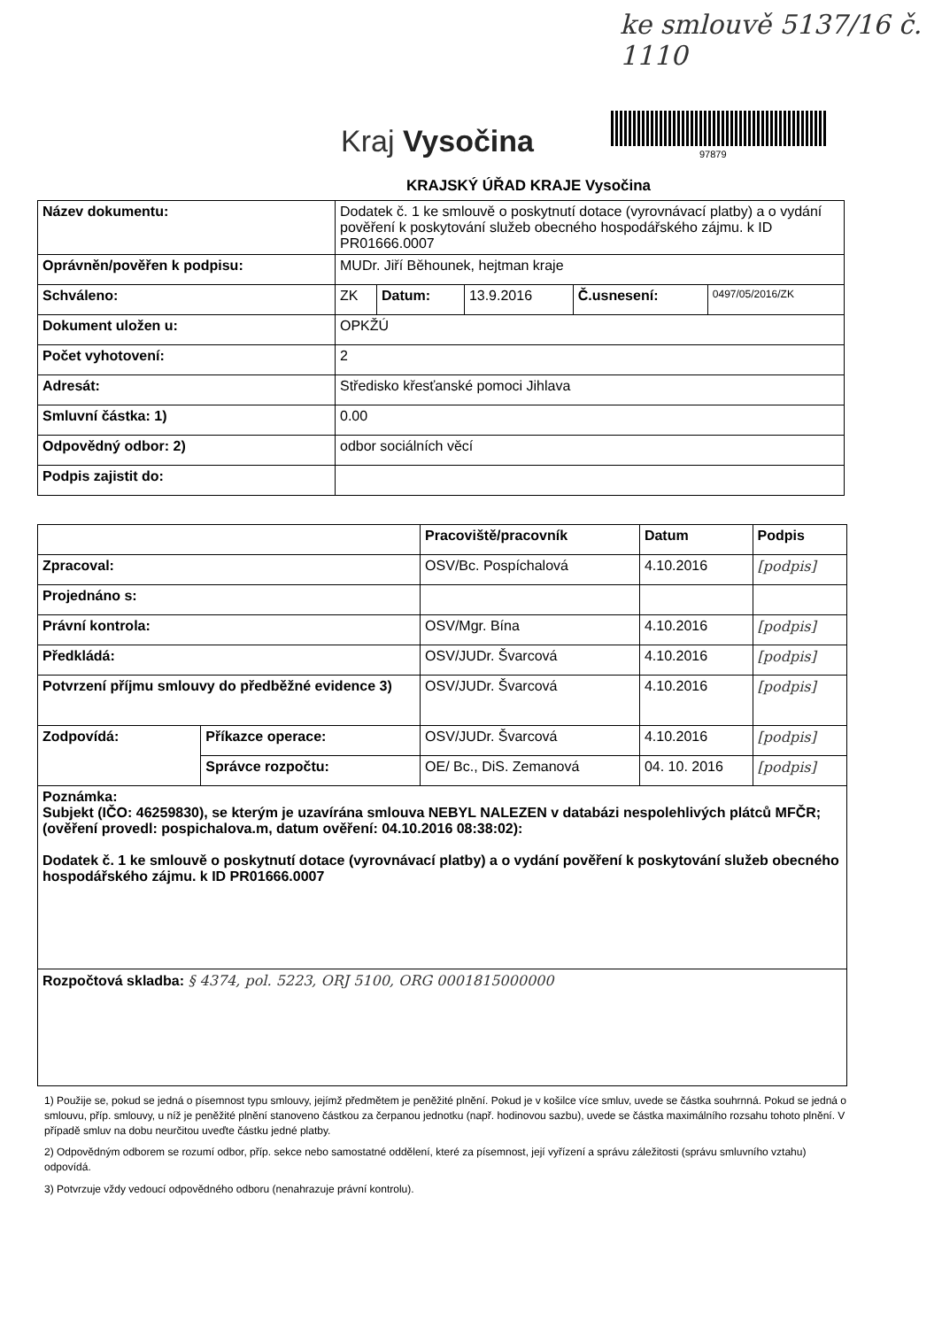ke smlouvě 5137/16 č. 1110
Kraj Vysočina 97879
KRAJSKÝ ÚŘAD KRAJE Vysočina
| Název dokumentu: | Dodatek č. 1 ke smlouvě o poskytnutí dotace (vyrovnávací platby) a o vydání pověření k poskytování služeb obecného hospodářského zájmu. k ID PR01666.0007 | | | | |
| Oprávněn/pověřen k podpisu: | MUDr. Jiří Běhounek, hejtman kraje | | | | |
| Schváleno: | ZK | Datum: | 13.9.2016 | Č.usnesení: | 0497/05/2016/ZK |
| Dokument uložen u: | OPKŽÚ | | | | |
| Počet vyhotovení: | 2 | | | | |
| Adresát: | Středisko křesťanské pomoci Jihlava | | | | |
| Smluvní částka: 1) | 0.00 | | | | |
| Odpovědný odbor: 2) | odbor sociálních věcí | | | | |
| Podpis zajistit do: | | | | | |
| | | Pracoviště/pracovník | Datum | Podpis |
| --- | --- | --- | --- | --- |
| Zpracoval: | | OSV/Bc. Pospíchalová | 4.10.2016 | [podpis] |
| Projednáno s: | | | | |
| Právní kontrola: | | OSV/Mgr. Bína | 4.10.2016 | [podpis] |
| Předkládá: | | OSV/JUDr. Švarcová | 4.10.2016 | [podpis] |
| Potvrzení příjmu smlouvy do předběžné evidence 3) | | OSV/JUDr. Švarcová | 4.10.2016 | [podpis] |
| Zodpovídá: | Příkazce operace: | OSV/JUDr. Švarcová | 4.10.2016 | [podpis] |
| | Správce rozpočtu: | OE/ Bc., DiS. Zemanová | 04. 10. 2016 | [podpis] |
| Poznámka: Subjekt (IČO: 46259830), se kterým je uzavírána smlouva NEBYL NALEZEN v databázi nespolehlivých plátců MFČR; (ověření provedl: pospichalova.m, datum ověření: 04.10.2016 08:38:02): Dodatek č. 1 ke smlouvě o poskytnutí dotace (vyrovnávací platby) a o vydání pověření k poskytování služeb obecného hospodářského zájmu. k ID PR01666.0007 | | | | |
| Rozpočtová skladba: § 4374, pol. 5223, ORJ 5100, ORG 0001815000000 | | | | |
1) Použije se, pokud se jedná o písemnost typu smlouvy, jejímž předmětem je peněžité plnění. Pokud je v košilce více smluv, uvede se částka souhrnná. Pokud se jedná o smlouvu, příp. smlouvy, u níž je peněžité plnění stanoveno částkou za čerpanou jednotku (např. hodinovou sazbu), uvede se částka maximálního rozsahu tohoto plnění. V případě smluv na dobu neurčitou uveďte částku jedné platby.
2) Odpovědným odborem se rozumí odbor, příp. sekce nebo samostatné oddělení, které za písemnost, její vyřízení a správu záležitosti (správu smluvního vztahu) odpovídá.
3) Potvrzuje vždy vedoucí odpovědného odboru (nenahrazuje právní kontrolu).